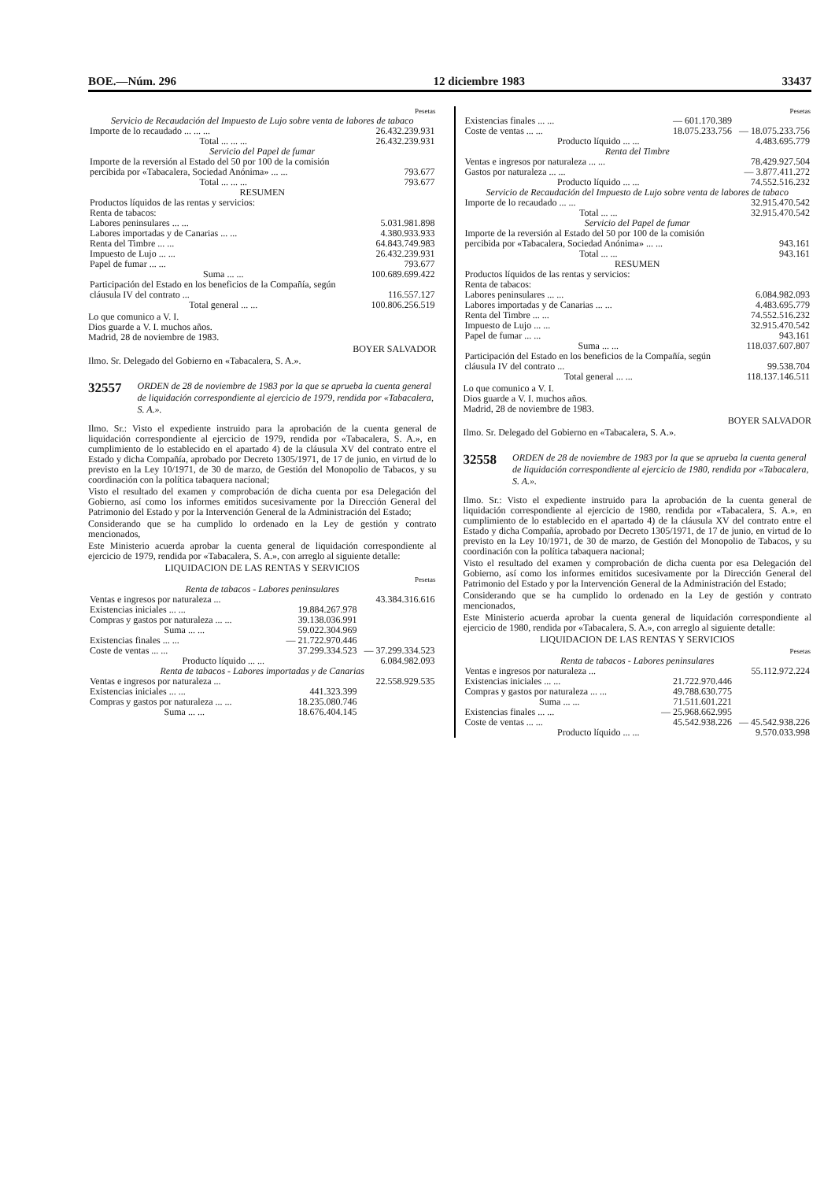BOE.—Núm. 296 12 diciembre 1983 33437
| | Pesetas |
| Servicio de Recaudación del Impuesto de Lujo sobre venta de labores de tabaco | |
| Importe de lo recaudado ... ... ... | 26.432.239.931 |
| Total ... ... ... | 26.432.239.931 |
| Servicio del Papel de fumar | |
| Importe de la reversión al Estado del 50 por 100 de la comisión percibida por «Tabacalera, Sociedad Anónima» ... ... | 793.677 |
| Total ... ... ... | 793.677 |
| RESUMEN | |
| Productos líquidos de las rentas y servicios: Renta de tabacos: | |
| Labores peninsulares ... ... | 5.031.981.898 |
| Labores importadas y de Canarias ... ... | 4.380.933.933 |
| Renta del Timbre ... ... | 64.843.749.983 |
| Impuesto de Lujo ... ... | 26.432.239.931 |
| Papel de fumar ... ... | 793.677 |
| Suma ... ... | 100.689.699.422 |
| Participación del Estado en los beneficios de la Compañía, según cláusula IV del contrato ... | 116.557.127 |
| Total general ... ... | 100.806.256.519 |
Lo que comunico a V. I.
Dios guarde a V. I. muchos años.
Madrid, 28 de noviembre de 1983.
BOYER SALVADOR
Ilmo. Sr. Delegado del Gobierno en «Tabacalera, S. A.».
32557 ORDEN de 28 de noviembre de 1983 por la que se aprueba la cuenta general de liquidación correspondiente al ejercicio de 1979, rendida por «Tabacalera, S. A.».
Ilmo. Sr.: Visto el expediente instruido para la aprobación de la cuenta general de liquidación correspondiente al ejercicio de 1979, rendida por «Tabacalera, S. A.», en cumplimiento de lo establecido en el apartado 4) de la cláusula XV del contrato entre el Estado y dicha Compañía, aprobado por Decreto 1305/1971, de 17 de junio, en virtud de lo previsto en la Ley 10/1971, de 30 de marzo, de Gestión del Monopolio de Tabacos, y su coordinación con la política tabaquera nacional;
Visto el resultado del examen y comprobación de dicha cuenta por esa Delegación del Gobierno, así como los informes emitidos sucesivamente por la Dirección General del Patrimonio del Estado y por la Intervención General de la Administración del Estado;
Considerando que se ha cumplido lo ordenado en la Ley de gestión y contrato mencionados,
Este Ministerio acuerda aprobar la cuenta general de liquidación correspondiente al ejercicio de 1979, rendida por «Tabacalera, S. A.», con arreglo al siguiente detalle:
LIQUIDACION DE LAS RENTAS Y SERVICIOS
| | | Pesetas |
| Renta de tabacos - Labores peninsulares | | |
| Ventas e ingresos por naturaleza ... | | 43.384.316.616 |
| Existencias iniciales ... ... | 19.884.267.978 | |
| Compras y gastos por naturaleza ... ... | 39.138.036.991 | |
| Suma ... ... | 59.022.304.969 | |
| Existencias finales ... ... | — 21.722.970.446 | |
| Coste de ventas ... ... | 37.299.334.523 | — 37.299.334.523 |
| Producto líquido ... ... | | 6.084.982.093 |
| Renta de tabacos - Labores importadas y de Canarias | | |
| Ventas e ingresos por naturaleza ... | | 22.558.929.535 |
| Existencias iniciales ... ... | 441.323.399 | |
| Compras y gastos por naturaleza ... ... | 18.235.080.746 | |
| Suma ... ... | 18.676.404.145 | |
| | | Pesetas |
| Existencias finales ... ... | — 601.170.389 | |
| Coste de ventas ... ... | 18.075.233.756 | — 18.075.233.756 |
| Producto líquido ... ... | | 4.483.695.779 |
| Renta del Timbre | | |
| Ventas e ingresos por naturaleza ... ... | | 78.429.927.504 |
| Gastos por naturaleza ... ... | | — 3.877.411.272 |
| Producto líquido ... ... | | 74.552.516.232 |
| Servicio de Recaudación del Impuesto de Lujo sobre venta de labores de tabaco | | |
| Importe de lo recaudado ... ... | | 32.915.470.542 |
| Total ... ... | | 32.915.470.542 |
| Servicio del Papel de fumar | | |
| Importe de la reversión al Estado del 50 por 100 de la comisión percibida por «Tabacalera, Sociedad Anónima» ... ... | | 943.161 |
| Total ... ... | | 943.161 |
| RESUMEN | | |
| Productos líquidos de las rentas y servicios: Renta de tabacos: | | |
| Labores peninsulares ... ... | | 6.084.982.093 |
| Labores importadas y de Canarias ... ... | | 4.483.695.779 |
| Renta del Timbre ... ... | | 74.552.516.232 |
| Impuesto de Lujo ... ... | | 32.915.470.542 |
| Papel de fumar ... ... | | 943.161 |
| Suma ... ... | | 118.037.607.807 |
| Participación del Estado en los beneficios de la Compañía, según cláusula IV del contrato ... | | 99.538.704 |
| Total general ... ... | | 118.137.146.511 |
Lo que comunico a V. I.
Dios guarde a V. I. muchos años.
Madrid, 28 de noviembre de 1983.
BOYER SALVADOR
Ilmo. Sr. Delegado del Gobierno en «Tabacalera, S. A.».
32558 ORDEN de 28 de noviembre de 1983 por la que se aprueba la cuenta general de liquidación correspondiente al ejercicio de 1980, rendida por «Tabacalera, S. A.».
Ilmo. Sr.: Visto el expediente instruido para la aprobación de la cuenta general de liquidación correspondiente al ejercicio de 1980, rendida por «Tabacalera, S. A.», en cumplimiento de lo establecido en el apartado 4) de la cláusula XV del contrato entre el Estado y dicha Compañía, aprobado por Decreto 1305/1971, de 17 de junio, en virtud de lo previsto en la Ley 10/1971, de 30 de marzo, de Gestión del Monopolio de Tabacos, y su coordinación con la política tabaquera nacional;
Visto el resultado del examen y comprobación de dicha cuenta por esa Delegación del Gobierno, así como los informes emitidos sucesivamente por la Dirección General del Patrimonio del Estado y por la Intervención General de la Administración del Estado;
Considerando que se ha cumplido lo ordenado en la Ley de gestión y contrato mencionados,
Este Ministerio acuerda aprobar la cuenta general de liquidación correspondiente al ejercicio de 1980, rendida por «Tabacalera, S. A.», con arreglo al siguiente detalle:
LIQUIDACION DE LAS RENTAS Y SERVICIOS
| | | Pesetas |
| Renta de tabacos - Labores peninsulares | | |
| Ventas e ingresos por naturaleza ... | | 55.112.972.224 |
| Existencias iniciales ... ... | 21.722.970.446 | |
| Compras y gastos por naturaleza ... ... | 49.788.630.775 | |
| Suma ... ... | 71.511.601.221 | |
| Existencias finales ... ... | — 25.968.662.995 | |
| Coste de ventas ... ... | 45.542.938.226 | — 45.542.938.226 |
| Producto líquido ... ... | | 9.570.033.998 |